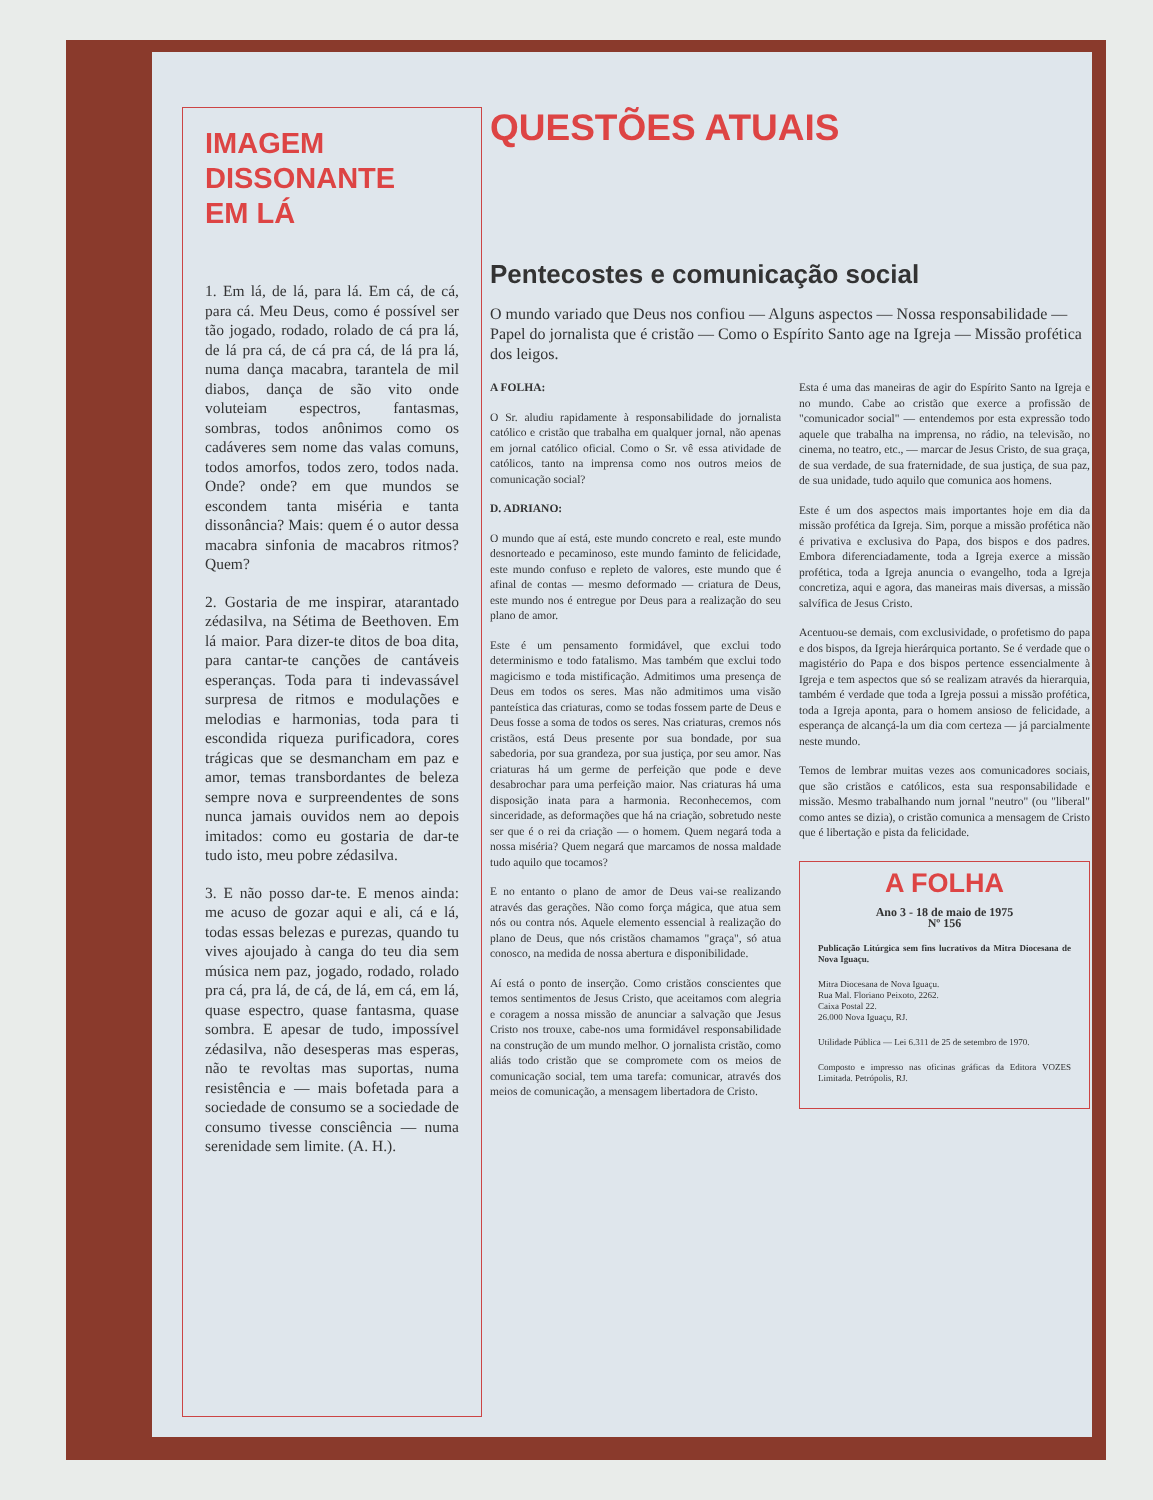IMAGEM
DISSONANTE
EM LÁ
1. Em lá, de lá, para lá. Em cá, de cá, para cá. Meu Deus, como é possível ser tão jogado, rodado, rolado de cá pra lá, de lá pra cá, de cá pra cá, de lá pra lá, numa dança macabra, tarantela de mil diabos, dança de são vito onde voluteiam espectros, fantasmas, sombras, todos anônimos como os cadáveres sem nome das valas comuns, todos amorfos, todos zero, todos nada. Onde? onde? em que mundos se escondem tanta miséria e tanta dissonância? Mais: quem é o autor dessa macabra sinfonia de macabros ritmos? Quem?
2. Gostaria de me inspirar, atarantado zédasilva, na Sétima de Beethoven. Em lá maior. Para dizer-te ditos de boa dita, para cantar-te canções de cantáveis esperanças. Toda para ti indevassável surpresa de ritmos e modulações e melodias e harmonias, toda para ti escondida riqueza purificadora, cores trágicas que se desmancham em paz e amor, temas transbordantes de beleza sempre nova e surpreendentes de sons nunca jamais ouvidos nem ao depois imitados: como eu gostaria de dar-te tudo isto, meu pobre zédasilva.
3. E não posso dar-te. E menos ainda: me acuso de gozar aqui e ali, cá e lá, todas essas belezas e purezas, quando tu vives ajoujado à canga do teu dia sem música nem paz, jogado, rodado, rolado pra cá, pra lá, de cá, de lá, em cá, em lá, quase espectro, quase fantasma, quase sombra. E apesar de tudo, impossível zédasilva, não desesperas mas esperas, não te revoltas mas suportas, numa resistência e — mais bofetada para a sociedade de consumo se a sociedade de consumo tivesse consciência — numa serenidade sem limite. (A. H.).
QUESTÕES ATUAIS
Pentecostes e comunicação social
O mundo variado que Deus nos confiou — Alguns aspectos — Nossa responsabilidade — Papel do jornalista que é cristão — Como o Espírito Santo age na Igreja — Missão profética dos leigos.
A FOLHA:
O Sr. aludiu rapidamente à responsabilidade do jornalista católico e cristão que trabalha em qualquer jornal, não apenas em jornal católico oficial. Como o Sr. vê essa atividade de católicos, tanto na imprensa como nos outros meios de comunicação social?
D. ADRIANO:
O mundo que aí está, este mundo concreto e real, este mundo desnorteado e pecaminoso, este mundo faminto de felicidade, este mundo confuso e repleto de valores, este mundo que é afinal de contas — mesmo deformado — criatura de Deus, este mundo nos é entregue por Deus para a realização do seu plano de amor.
Este é um pensamento formidável, que exclui todo determinismo e todo fatalismo. Mas também que exclui todo magicismo e toda mistificação. Admitimos uma presença de Deus em todos os seres. Mas não admitimos uma visão panteística das criaturas, como se todas fossem parte de Deus e Deus fosse a soma de todos os seres. Nas criaturas, cremos nós cristãos, está Deus presente por sua bondade, por sua sabedoria, por sua grandeza, por sua justiça, por seu amor. Nas criaturas há um germe de perfeição que pode e deve desabrochar para uma perfeição maior. Nas criaturas há uma disposição inata para a harmonia. Reconhecemos, com sinceridade, as deformações que há na criação, sobretudo neste ser que é o rei da criação — o homem. Quem negará toda a nossa miséria? Quem negará que marcamos de nossa maldade tudo aquilo que tocamos?
E no entanto o plano de amor de Deus vai-se realizando através das gerações. Não como força mágica, que atua sem nós ou contra nós. Aquele elemento essencial à realização do plano de Deus, que nós cristãos chamamos "graça", só atua conosco, na medida de nossa abertura e disponibilidade.
Aí está o ponto de inserção. Como cristãos conscientes que temos sentimentos de Jesus Cristo, que aceitamos com alegria e coragem a nossa missão de anunciar a salvação que Jesus Cristo nos trouxe, cabe-nos uma formidável responsabilidade na construção de um mundo melhor. O jornalista cristão, como aliás todo cristão que se compromete com os meios de comunicação social, tem uma tarefa: comunicar, através dos meios de comunicação, a mensagem libertadora de Cristo.
Esta é uma das maneiras de agir do Espírito Santo na Igreja e no mundo. Cabe ao cristão que exerce a profissão de "comunicador social" — entendemos por esta expressão todo aquele que trabalha na imprensa, no rádio, na televisão, no cinema, no teatro, etc., — marcar de Jesus Cristo, de sua graça, de sua verdade, de sua fraternidade, de sua justiça, de sua paz, de sua unidade, tudo aquilo que comunica aos homens.
Este é um dos aspectos mais importantes hoje em dia da missão profética da Igreja. Sim, porque a missão profética não é privativa e exclusiva do Papa, dos bispos e dos padres. Embora diferenciadamente, toda a Igreja exerce a missão profética, toda a Igreja anuncia o evangelho, toda a Igreja concretiza, aqui e agora, das maneiras mais diversas, a missão salvífica de Jesus Cristo.
Acentuou-se demais, com exclusividade, o profetismo do papa e dos bispos, da Igreja hierárquica portanto. Se é verdade que o magistério do Papa e dos bispos pertence essencialmente à Igreja e tem aspectos que só se realizam através da hierarquia, também é verdade que toda a Igreja possui a missão profética, toda a Igreja aponta, para o homem ansioso de felicidade, a esperança de alcançá-la um dia com certeza — já parcialmente neste mundo.
Temos de lembrar muitas vezes aos comunicadores sociais, que são cristãos e católicos, esta sua responsabilidade e missão. Mesmo trabalhando num jornal "neutro" (ou "liberal" como antes se dizia), o cristão comunica a mensagem de Cristo que é libertação e pista da felicidade.
A FOLHA
Ano 3 - 18 de maio de 1975
Nº 156
Publicação Litúrgica sem fins lucrativos da Mitra Diocesana de Nova Iguaçu.
Mitra Diocesana de Nova Iguaçu.
Rua Mal. Floriano Peixoto, 2262.
Caixa Postal 22.
26.000 Nova Iguaçu, RJ.
Utilidade Pública — Lei 6.311 de 25 de setembro de 1970.
Composto e impresso nas oficinas gráficas da Editora VOZES Limitada. Petrópolis, RJ.